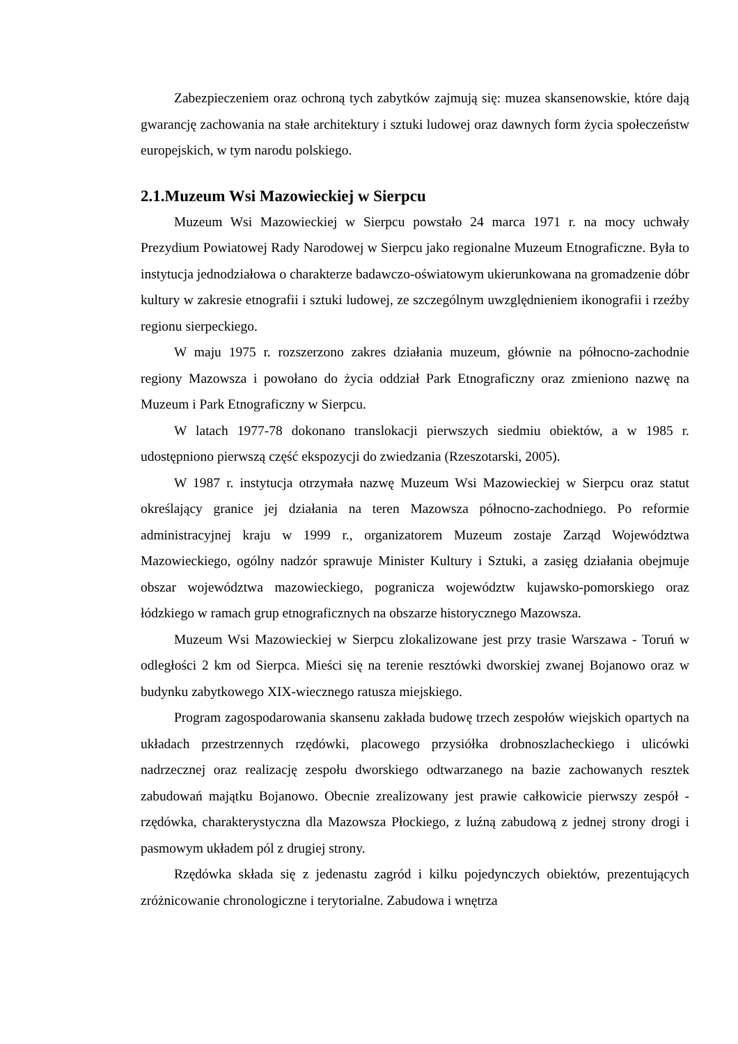Zabezpieczeniem oraz ochroną tych zabytków zajmują się: muzea skansenowskie, które dają gwarancję zachowania na stałe architektury i sztuki ludowej oraz dawnych form życia społeczeństw europejskich, w tym narodu polskiego.
2.1.Muzeum Wsi Mazowieckiej w Sierpcu
Muzeum Wsi Mazowieckiej w Sierpcu powstało 24 marca 1971 r. na mocy uchwały Prezydium Powiatowej Rady Narodowej w Sierpcu jako regionalne Muzeum Etnograficzne. Była to instytucja jednodziałowa o charakterze badawczo-oświatowym ukierunkowana na gromadzenie dóbr kultury w zakresie etnografii i sztuki ludowej, ze szczególnym uwzględnieniem ikonografii i rzeźby regionu sierpeckiego.
W maju 1975 r. rozszerzono zakres działania muzeum, głównie na północno-zachodnie regiony Mazowsza i powołano do życia oddział Park Etnograficzny oraz zmieniono nazwę na Muzeum i Park Etnograficzny w Sierpcu.
W latach 1977-78 dokonano translokacji pierwszych siedmiu obiektów, a w 1985 r. udostępniono pierwszą część ekspozycji do zwiedzania (Rzeszotarski, 2005).
W 1987 r. instytucja otrzymała nazwę Muzeum Wsi Mazowieckiej w Sierpcu oraz statut określający granice jej działania na teren Mazowsza północno-zachodniego. Po reformie administracyjnej kraju w 1999 r., organizatorem Muzeum zostaje Zarząd Województwa Mazowieckiego, ogólny nadzór sprawuje Minister Kultury i Sztuki, a zasięg działania obejmuje obszar województwa mazowieckiego, pogranicza województw kujawsko-pomorskiego oraz łódzkiego w ramach grup etnograficznych na obszarze historycznego Mazowsza.
Muzeum Wsi Mazowieckiej w Sierpcu zlokalizowane jest przy trasie Warszawa - Toruń w odległości 2 km od Sierpca. Mieści się na terenie resztówki dworskiej zwanej Bojanowo oraz w budynku zabytkowego XIX-wiecznego ratusza miejskiego.
Program zagospodarowania skansenu zakłada budowę trzech zespołów wiejskich opartych na układach przestrzennych rzędówki, placowego przysiółka drobnoszlacheckiego i ulicówki nadrzecznej oraz realizację zespołu dworskiego odtwarzanego na bazie zachowanych resztek zabudowań majątku Bojanowo. Obecnie zrealizowany jest prawie całkowicie pierwszy zespół - rzędówka, charakterystyczna dla Mazowsza Płockiego, z luźną zabudową z jednej strony drogi i pasmowym układem pól z drugiej strony.
Rzędówka składa się z jedenastu zagród i kilku pojedynczych obiektów, prezentujących zróżnicowanie chronologiczne i terytorialne. Zabudowa i wnętrza